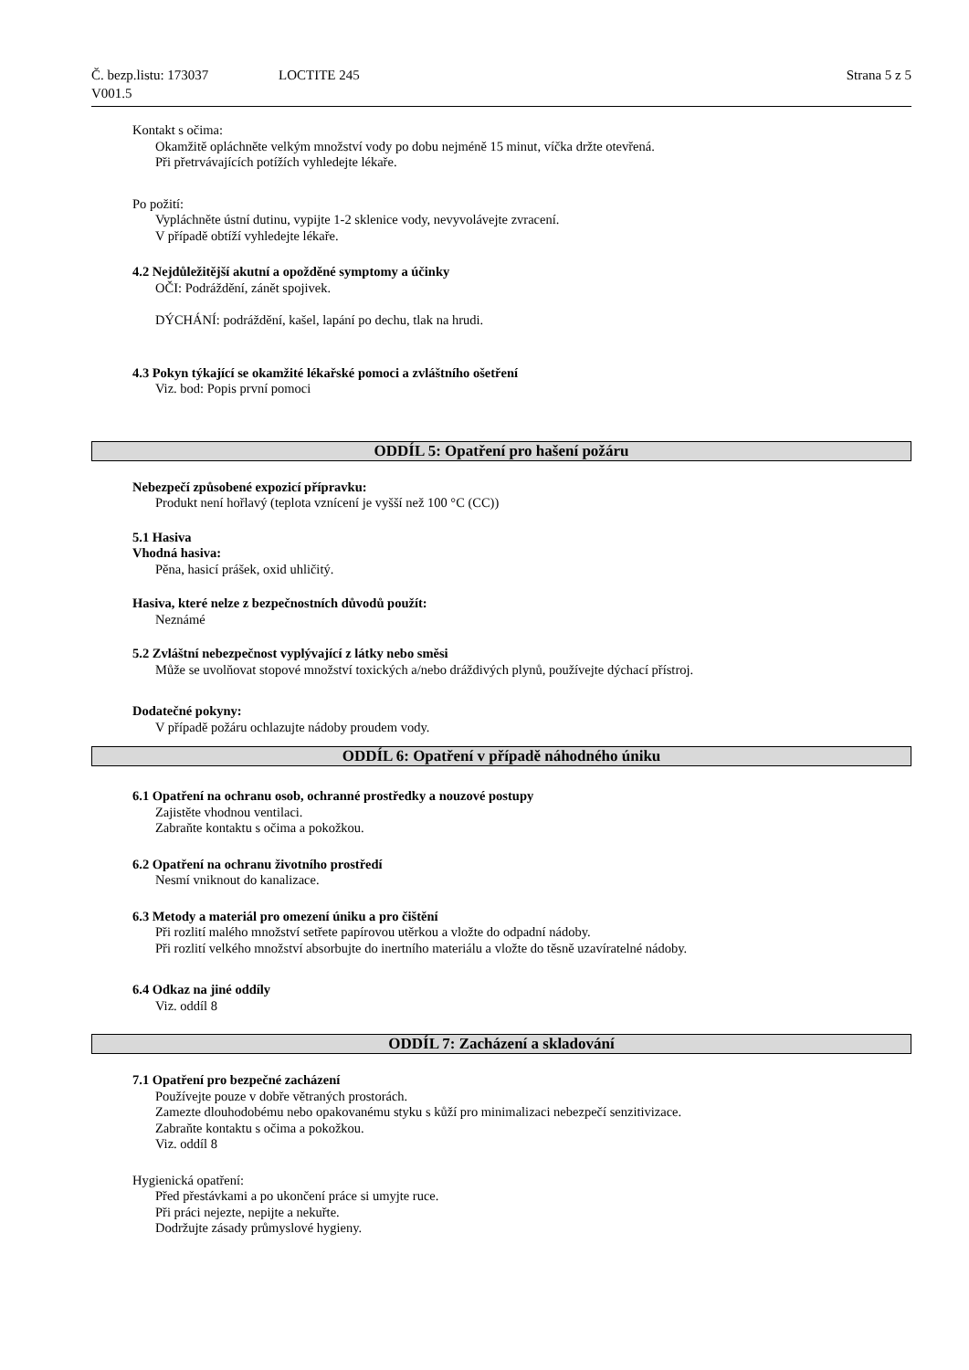Č. bezp.listu: 173037
V001.5
LOCTITE 245 Strana 5 z 5
Kontakt s očima:
Okamžitě opláchněte velkým množství vody po dobu nejméně 15 minut, víčka držte otevřená.
Při přetrvávajících potížích vyhledejte lékaře.
Po požití:
Vypláchněte ústní dutinu, vypijte 1-2 sklenice vody, nevyvolávejte zvracení.
V případě obtíží vyhledejte lékaře.
4.2 Nejdůležitější akutní a opožděné symptomy a účinky
OČI: Podráždění, zánět spojivek.
DÝCHÁNÍ: podráždění, kašel, lapání po dechu, tlak na hrudi.
4.3 Pokyn týkající se okamžité lékařské pomoci a zvláštního ošetření
Viz. bod: Popis první pomoci
ODDÍL 5: Opatření pro hašení požáru
Nebezpečí způsobené expozicí přípravku:
Produkt není hořlavý (teplota vznícení je vyšší než 100 °C (CC))
5.1 Hasiva
Vhodná hasiva:
Pěna, hasicí prášek, oxid uhličitý.
Hasiva, které nelze z bezpečnostních důvodů použít:
Neznámé
5.2 Zvláštní nebezpečnost vyplývající z látky nebo směsi
Může se uvolňovat stopové množství toxických a/nebo dráždivých plynů, používejte dýchací přístroj.
Dodatečné pokyny:
V případě požáru ochlazujte nádoby proudem vody.
ODDÍL 6: Opatření v případě náhodného úniku
6.1 Opatření na ochranu osob, ochranné prostředky a nouzové postupy
Zajistěte vhodnou ventilaci.
Zabraňte kontaktu s očima a pokožkou.
6.2 Opatření na ochranu životního prostředí
Nesmí vniknout do kanalizace.
6.3 Metody a materiál pro omezení úniku a pro čištění
Při rozlití malého množství setřete papírovou utěrkou a vložte do odpadní nádoby.
Při rozlití velkého množství absorbujte do inertního materiálu a vložte do těsně uzavíratelné nádoby.
6.4 Odkaz na jiné oddíly
Viz. oddíl 8
ODDÍL 7: Zacházení a skladování
7.1 Opatření pro bezpečné zacházení
Používejte pouze v dobře větraných prostorách.
Zamezte dlouhodobému nebo opakovanému styku s kůží pro minimalizaci nebezpečí senzitivizace.
Zabraňte kontaktu s očima a pokožkou.
Viz. oddíl 8
Hygienická opatření:
Před přestávkami a po ukončení práce si umyjte ruce.
Při práci nejezte, nepijte a nekuřte.
Dodržujte zásady průmyslové hygieny.